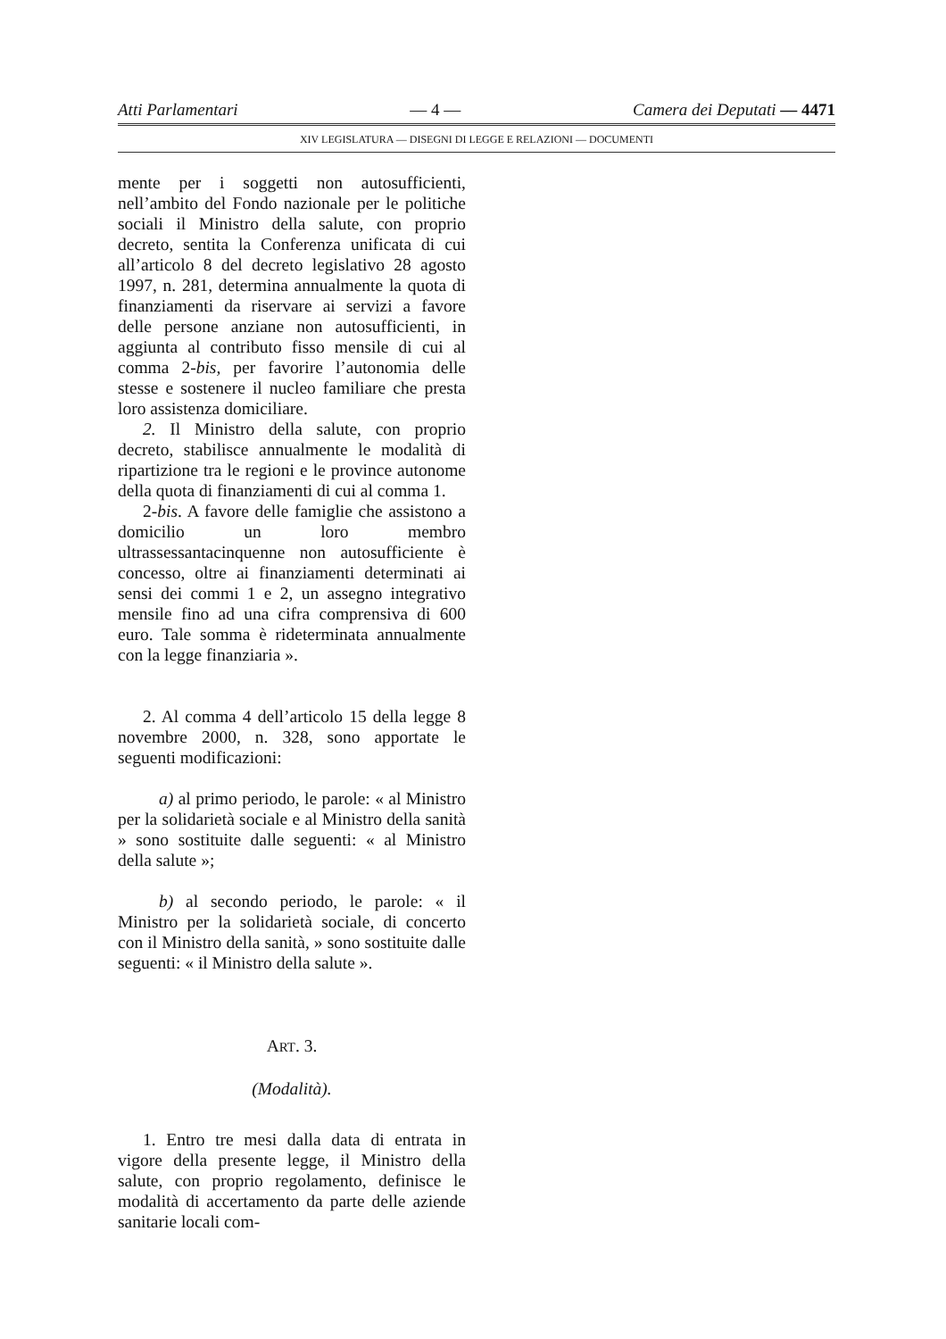Atti Parlamentari — 4 — Camera dei Deputati — 4471
XIV LEGISLATURA — DISEGNI DI LEGGE E RELAZIONI — DOCUMENTI
mente per i soggetti non autosufficienti, nell’ambito del Fondo nazionale per le politiche sociali il Ministro della salute, con proprio decreto, sentita la Conferenza unificata di cui all’articolo 8 del decreto legislativo 28 agosto 1997, n. 281, determina annualmente la quota di finanziamenti da riservare ai servizi a favore delle persone anziane non autosufficienti, in aggiunta al contributo fisso mensile di cui al comma 2-bis, per favorire l’autonomia delle stesse e sostenere il nucleo familiare che presta loro assistenza domiciliare.
2. Il Ministro della salute, con proprio decreto, stabilisce annualmente le modalità di ripartizione tra le regioni e le province autonome della quota di finanziamenti di cui al comma 1.
2-bis. A favore delle famiglie che assistono a domicilio un loro membro ultrassessantacinquenne non autosufficiente è concesso, oltre ai finanziamenti determinati ai sensi dei commi 1 e 2, un assegno integrativo mensile fino ad una cifra comprensiva di 600 euro. Tale somma è rideterminata annualmente con la legge finanziaria ».
2. Al comma 4 dell’articolo 15 della legge 8 novembre 2000, n. 328, sono apportate le seguenti modificazioni:
a) al primo periodo, le parole: « al Ministro per la solidarietà sociale e al Ministro della sanità » sono sostituite dalle seguenti: « al Ministro della salute »;
b) al secondo periodo, le parole: « il Ministro per la solidarietà sociale, di concerto con il Ministro della sanità, » sono sostituite dalle seguenti: « il Ministro della salute ».
ART. 3.
(Modalità).
1. Entro tre mesi dalla data di entrata in vigore della presente legge, il Ministro della salute, con proprio regolamento, definisce le modalità di accertamento da parte delle aziende sanitarie locali com-